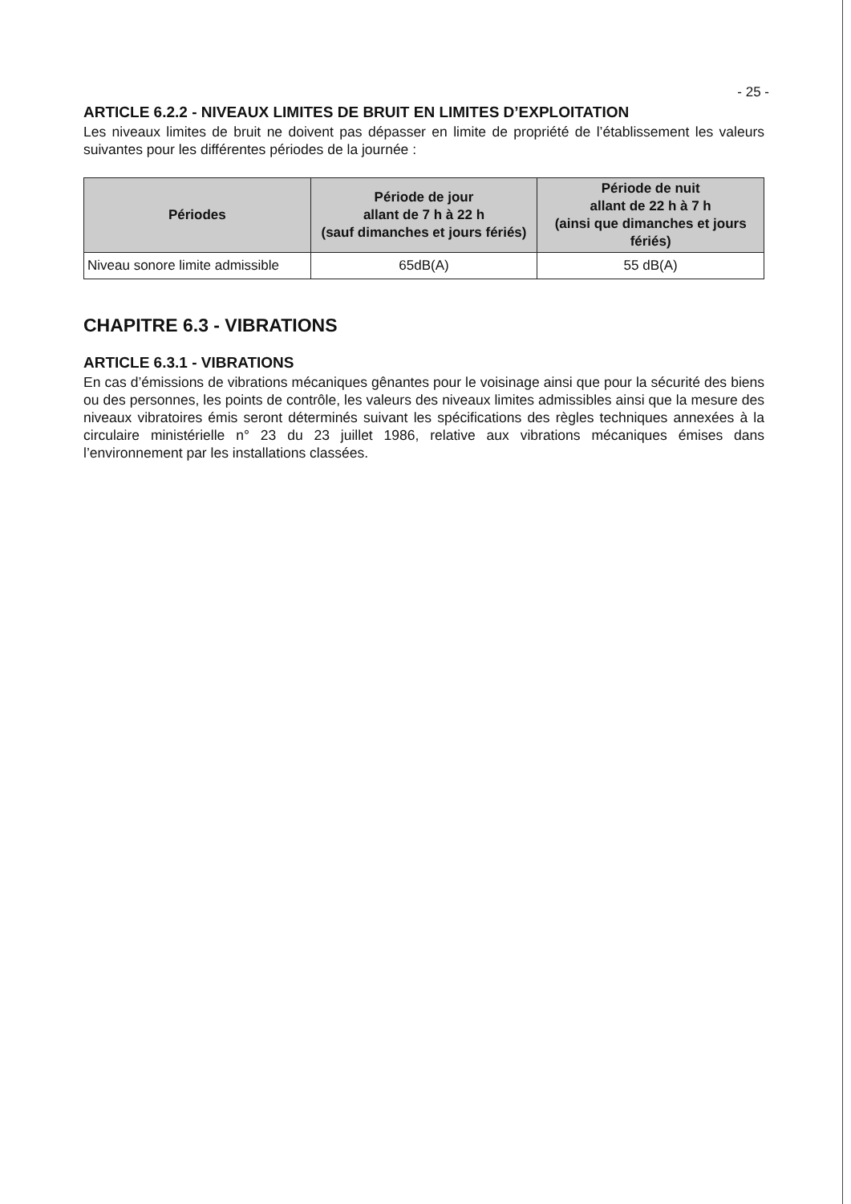- 25 -
ARTICLE 6.2.2 - NIVEAUX LIMITES DE BRUIT EN LIMITES D’EXPLOITATION
Les niveaux limites de bruit ne doivent pas dépasser en limite de propriété de l’établissement les valeurs suivantes pour les différentes périodes de la journée :
| Périodes | Période de jour allant de 7 h à 22 h (sauf dimanches et jours fériés) | Période de nuit allant de 22 h à 7 h (ainsi que dimanches et jours fériés) |
| --- | --- | --- |
| Niveau sonore limite admissible | 65dB(A) | 55 dB(A) |
CHAPITRE 6.3 - VIBRATIONS
ARTICLE 6.3.1 - VIBRATIONS
En cas d’émissions de vibrations mécaniques gênantes pour le voisinage ainsi que pour la sécurité des biens ou des personnes, les points de contrôle, les valeurs des niveaux limites admissibles ainsi que la mesure des niveaux vibratoires émis seront déterminés suivant les spécifications des règles techniques annexées à la circulaire ministérielle n° 23 du 23 juillet 1986, relative aux vibrations mécaniques émises dans l’environnement par les installations classées.